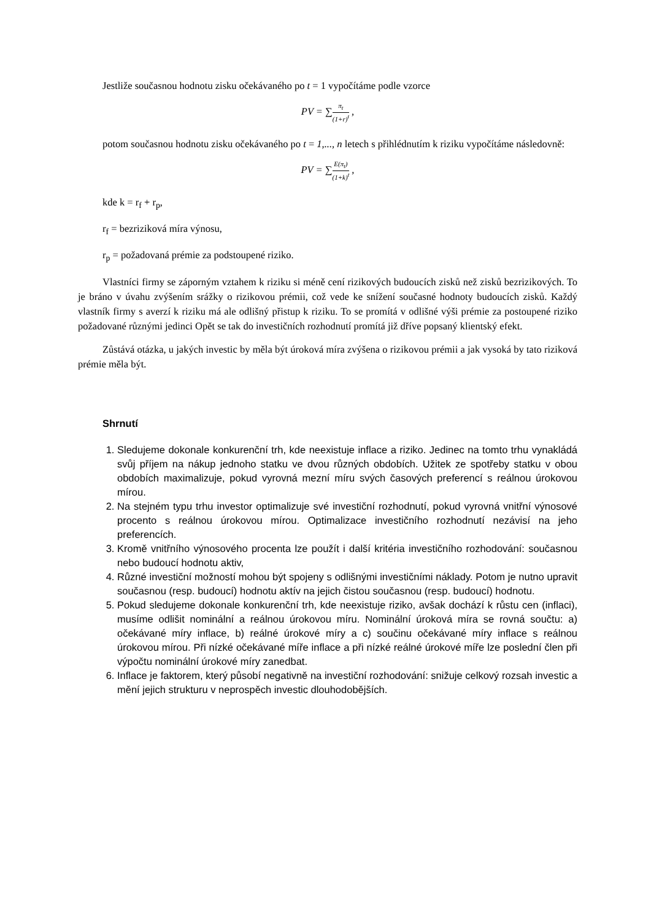Jestliže současnou hodnotu zisku očekávaného po t = 1 vypočítáme podle vzorce
PV = ∑π<sub>t</sub> (1+r)<sup>t</sup> ,
potom současnou hodnotu zisku očekávaného po t = 1,..., n letech s přihlédnutím k riziku vypočítáme následovně:
PV = ∑E(π<sub>t</sub>) (1+k)<sup>t</sup> ,
kde k = r<sub>f</sub> + r<sub>p</sub>,
r<sub>f</sub> = bezriziková míra výnosu,
r<sub>p</sub> = požadovaná prémie za podstoupené riziko.
Vlastníci firmy se záporným vztahem k riziku si méně cení rizikových budoucích zisků než zisků bezrizikových. To je bráno v úvahu zvýšením srážky o rizikovou prémii, což vede ke snížení současné hodnoty budoucích zisků. Každý vlastník firmy s averzí k riziku má ale odlišný přistup k riziku. To se promítá v odlišné výši prémie za postoupené riziko požadované různými jedinci Opět se tak do investičních rozhodnutí promítá již dříve popsaný klientský efekt.
Zůstává otázka, u jakých investic by měla být úroková míra zvýšena o rizikovou prémii a jak vysoká by tato riziková prémie měla být.
Shrnutí
1. Sledujeme dokonale konkurenční trh, kde neexistuje inflace a riziko. Jedinec na tomto trhu vynakládá svůj příjem na nákup jednoho statku ve dvou různých obdobích. Užitek ze spotřeby statku v obou obdobích maximalizuje, pokud vyrovná mezní míru svých časových preferencí s reálnou úrokovou mírou.
2. Na stejném typu trhu investor optimalizuje své investiční rozhodnutí, pokud vyrovná vnitřní výnosové procento s reálnou úrokovou mírou. Optimalizace investičního rozhodnutí nezávisí na jeho preferencích.
3. Kromě vnitřního výnosového procenta lze použít i další kritéria investičního rozhodování: současnou nebo budoucí hodnotu aktiv,
4. Různé investiční možností mohou být spojeny s odlišnými investičními náklady. Potom je nutno upravit současnou (resp. budoucí) hodnotu aktív na jejich čistou současnou (resp. budoucí) hodnotu.
5. Pokud sledujeme dokonale konkurenční trh, kde neexistuje riziko, avšak dochází k růstu cen (inflaci), musíme odlišit nominální a reálnou úrokovou míru. Nominální úroková míra se rovná součtu: a) očekávané míry inflace, b) reálné úrokové míry a c) součinu očekávané míry inflace s reálnou úrokovou mírou. Při nízké očekávané míře inflace a při nízké reálné úrokové míře lze poslední člen při výpočtu nominální úrokové míry zanedbat.
6. Inflace je faktorem, který působí negativně na investiční rozhodování: snižuje celkový rozsah investic a mění jejich strukturu v neprospěch investic dlouhodobějších.